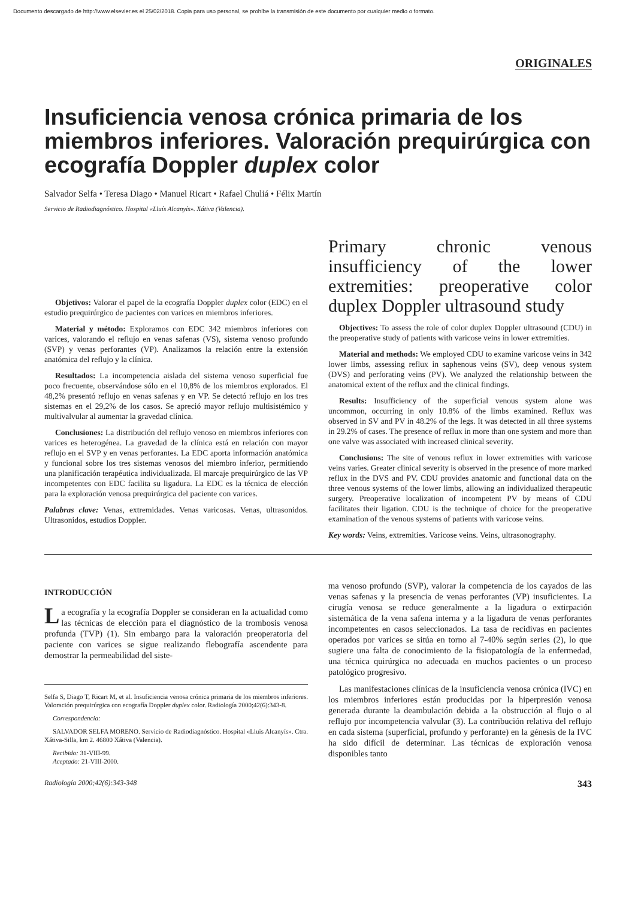Documento descargado de http://www.elsevier.es el 25/02/2018. Copia para uso personal, se prohíbe la transmisión de este documento por cualquier medio o formato.
ORIGINALES
Insuficiencia venosa crónica primaria de los miembros inferiores. Valoración prequirúrgica con ecografía Doppler duplex color
Salvador Selfa • Teresa Diago • Manuel Ricart • Rafael Chuliá • Félix Martín
Servicio de Radiodiagnóstico. Hospital «Lluís Alcanyís». Xátiva (Valencia).
Objetivos: Valorar el papel de la ecografía Doppler duplex color (EDC) en el estudio prequirúrgico de pacientes con varices en miembros inferiores.
Material y método: Exploramos con EDC 342 miembros inferiores con varices, valorando el reflujo en venas safenas (VS), sistema venoso profundo (SVP) y venas perforantes (VP). Analizamos la relación entre la extensión anatómica del reflujo y la clínica.
Resultados: La incompetencia aislada del sistema venoso superficial fue poco frecuente, observándose sólo en el 10,8% de los miembros explorados. El 48,2% presentó reflujo en venas safenas y en VP. Se detectó reflujo en los tres sistemas en el 29,2% de los casos. Se apreció mayor reflujo multisistémico y multivalvular al aumentar la gravedad clínica.
Conclusiones: La distribución del reflujo venoso en miembros inferiores con varices es heterogénea. La gravedad de la clínica está en relación con mayor reflujo en el SVP y en venas perforantes. La EDC aporta información anatómica y funcional sobre los tres sistemas venosos del miembro inferior, permitiendo una planificación terapéutica individualizada. El marcaje prequirúrgico de las VP incompetentes con EDC facilita su ligadura. La EDC es la técnica de elección para la exploración venosa prequirúrgica del paciente con varices.
Palabras clave: Venas, extremidades. Venas varicosas. Venas, ultrasonidos. Ultrasonidos, estudios Doppler.
Primary chronic venous insufficiency of the lower extremities: preoperative color duplex Doppler ultrasound study
Objectives: To assess the role of color duplex Doppler ultrasound (CDU) in the preoperative study of patients with varicose veins in lower extremities.
Material and methods: We employed CDU to examine varicose veins in 342 lower limbs, assessing reflux in saphenous veins (SV), deep venous system (DVS) and perforating veins (PV). We analyzed the relationship between the anatomical extent of the reflux and the clinical findings.
Results: Insufficiency of the superficial venous system alone was uncommon, occurring in only 10.8% of the limbs examined. Reflux was observed in SV and PV in 48.2% of the legs. It was detected in all three systems in 29.2% of cases. The presence of reflux in more than one system and more than one valve was associated with increased clinical severity.
Conclusions: The site of venous reflux in lower extremities with varicose veins varies. Greater clinical severity is observed in the presence of more marked reflux in the DVS and PV. CDU provides anatomic and functional data on the three venous systems of the lower limbs, allowing an individualized therapeutic surgery. Preoperative localization of incompetent PV by means of CDU facilitates their ligation. CDU is the technique of choice for the preoperative examination of the venous systems of patients with varicose veins.
Key words: Veins, extremities. Varicose veins. Veins, ultrasonography.
INTRODUCCIÓN
La ecografía y la ecografía Doppler se consideran en la actualidad como las técnicas de elección para el diagnóstico de la trombosis venosa profunda (TVP) (1). Sin embargo para la valoración preoperatoria del paciente con varices se sigue realizando flebografía ascendente para demostrar la permeabilidad del siste-
Selfa S, Diago T, Ricart M, et al. Insuficiencia venosa crónica primaria de los miembros inferiores. Valoración prequirúrgica con ecografía Doppler duplex color. Radiología 2000;42(6):343-8.
Correspondencia:
SALVADOR SELFA MORENO. Servicio de Radiodiagnóstico. Hospital «Lluís Alcanyís». Ctra. Xátiva-Silla, km 2. 46800 Xátiva (Valencia).
Recibido: 31-VIII-99.
Aceptado: 21-VIII-2000.
ma venoso profundo (SVP), valorar la competencia de los cayados de las venas safenas y la presencia de venas perforantes (VP) insuficientes. La cirugía venosa se reduce generalmente a la ligadura o extirpación sistemática de la vena safena interna y a la ligadura de venas perforantes incompetentes en casos seleccionados. La tasa de recidivas en pacientes operados por varices se sitúa en torno al 7-40% según series (2), lo que sugiere una falta de conocimiento de la fisiopatología de la enfermedad, una técnica quirúrgica no adecuada en muchos pacientes o un proceso patológico progresivo.
Las manifestaciones clínicas de la insuficiencia venosa crónica (IVC) en los miembros inferiores están producidas por la hiperpresión venosa generada durante la deambulación debida a la obstrucción al flujo o al reflujo por incompetencia valvular (3). La contribución relativa del reflujo en cada sistema (superficial, profundo y perforante) en la génesis de la IVC ha sido difícil de determinar. Las técnicas de exploración venosa disponibles tanto
Radiología 2000;42(6):343-348 343